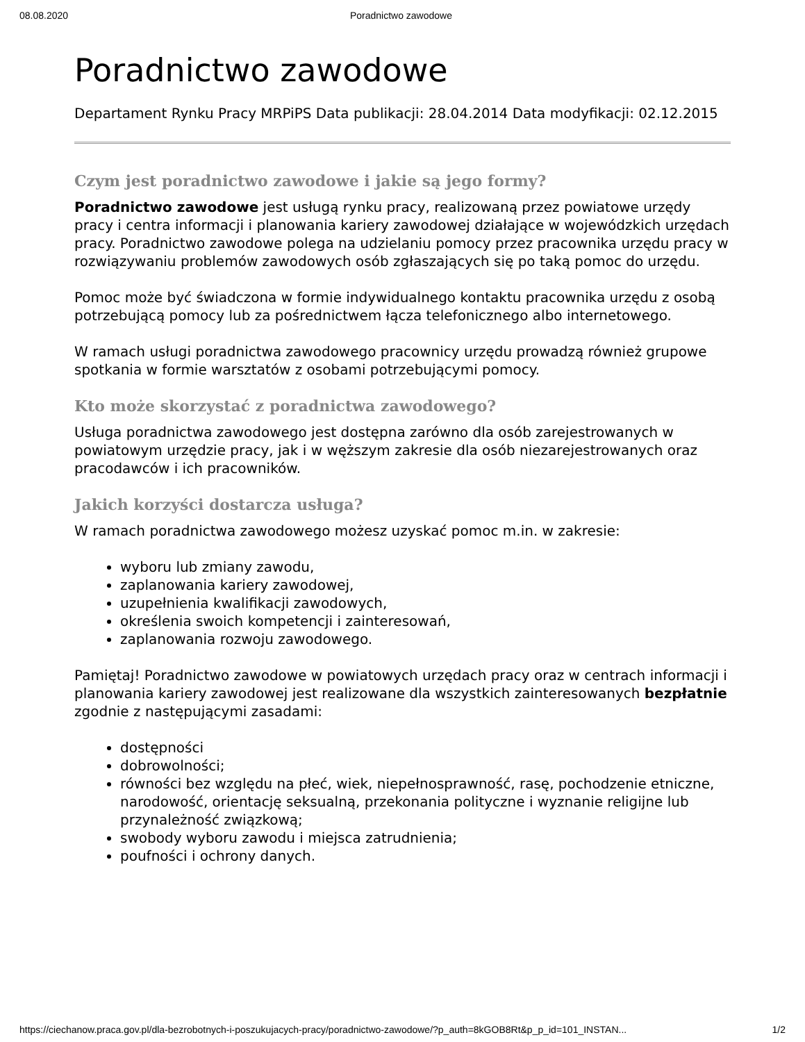08.08.2020 Poradnictwo zawodowe
Poradnictwo zawodowe
Departament Rynku Pracy MRPiPS Data publikacji: 28.04.2014 Data modyfikacji: 02.12.2015
Czym jest poradnictwo zawodowe i jakie są jego formy?
Poradnictwo zawodowe jest usługą rynku pracy, realizowaną przez powiatowe urzędy pracy i centra informacji i planowania kariery zawodowej działające w wojewódzkich urzędach pracy. Poradnictwo zawodowe polega na udzielaniu pomocy przez pracownika urzędu pracy w rozwiązywaniu problemów zawodowych osób zgłaszających się po taką pomoc do urzędu.
Pomoc może być świadczona w formie indywidualnego kontaktu pracownika urzędu z osobą potrzebującą pomocy lub za pośrednictwem łącza telefonicznego albo internetowego.
W ramach usługi poradnictwa zawodowego pracownicy urzędu prowadzą również grupowe spotkania w formie warsztatów z osobami potrzebującymi pomocy.
Kto może skorzystać z poradnictwa zawodowego?
Usługa poradnictwa zawodowego jest dostępna zarówno dla osób zarejestrowanych w powiatowym urzędzie pracy, jak i w węższym zakresie dla osób niezarejestrowanych oraz pracodawców i ich pracowników.
Jakich korzyści dostarcza usługa?
W ramach poradnictwa zawodowego możesz uzyskać pomoc m.in. w zakresie:
wyboru lub zmiany zawodu,
zaplanowania kariery zawodowej,
uzupełnienia kwalifikacji zawodowych,
określenia swoich kompetencji i zainteresowań,
zaplanowania rozwoju zawodowego.
Pamiętaj! Poradnictwo zawodowe w powiatowych urzędach pracy oraz w centrach informacji i planowania kariery zawodowej jest realizowane dla wszystkich zainteresowanych bezpłatnie zgodnie z następującymi zasadami:
dostępności
dobrowolności;
równości bez względu na płeć, wiek, niepełnosprawność, rasę, pochodzenie etniczne, narodowość, orientację seksualną, przekonania polityczne i wyznanie religijne lub przynależność związkową;
swobody wyboru zawodu i miejsca zatrudnienia;
poufności i ochrony danych.
https://ciechanow.praca.gov.pl/dla-bezrobotnych-i-poszukujacych-pracy/poradnictwo-zawodowe/?p_auth=8kGOB8Rt&p_p_id=101_INSTAN... 1/2